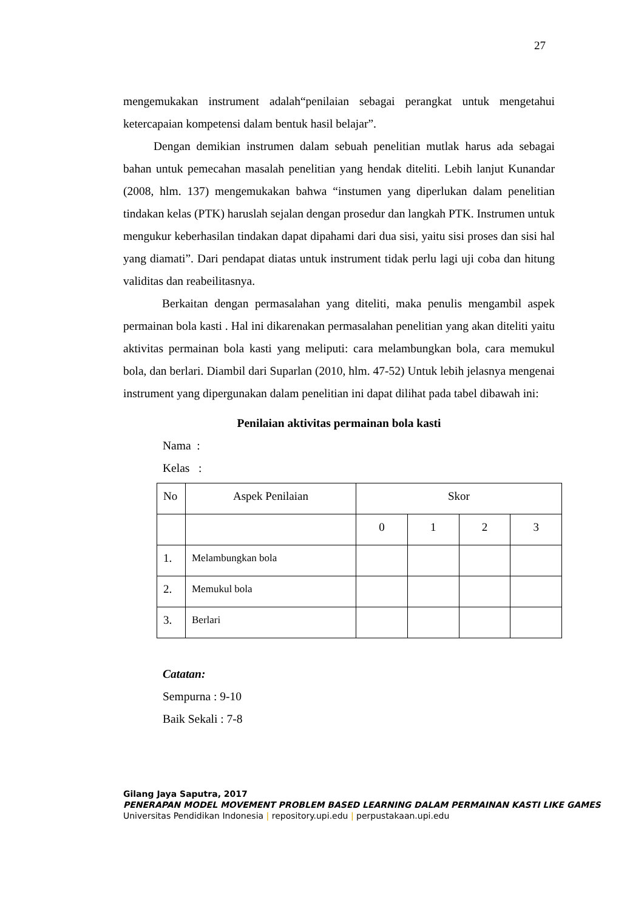27
mengemukakan instrument adalah“penilaian sebagai perangkat untuk mengetahui ketercapaian kompetensi dalam bentuk hasil belajar”.
Dengan demikian instrumen dalam sebuah penelitian mutlak harus ada sebagai bahan untuk pemecahan masalah penelitian yang hendak diteliti. Lebih lanjut Kunandar (2008, hlm. 137) mengemukakan bahwa “instumen yang diperlukan dalam penelitian tindakan kelas (PTK) haruslah sejalan dengan prosedur dan langkah PTK. Instrumen untuk mengukur keberhasilan tindakan dapat dipahami dari dua sisi, yaitu sisi proses dan sisi hal yang diamati”. Dari pendapat diatas untuk instrument tidak perlu lagi uji coba dan hitung validitas dan reabeilitasnya.
Berkaitan dengan permasalahan yang diteliti, maka penulis mengambil aspek permainan bola kasti . Hal ini dikarenakan permasalahan penelitian yang akan diteliti yaitu aktivitas permainan bola kasti yang meliputi: cara melambungkan bola, cara memukul bola, dan berlari. Diambil dari Suparlan (2010, hlm. 47-52) Untuk lebih jelasnya mengenai instrument yang dipergunakan dalam penelitian ini dapat dilihat pada tabel dibawah ini:
Penilaian aktivitas permainan bola kasti
Nama :
Kelas :
| No | Aspek Penilaian | Skor | | | |
| | | 0 | 1 | 2 | 3 |
| 1. | Melambungkan bola | | | | |
| 2. | Memukul bola | | | | |
| 3. | Berlari | | | | |
Catatan:
Sempurna : 9-10
Baik Sekali : 7-8
Gilang Jaya Saputra, 2017
PENERAPAN MODEL MOVEMENT PROBLEM BASED LEARNING DALAM PERMAINAN KASTI LIKE GAMES
Universitas Pendidikan Indonesia | repository.upi.edu | perpustakaan.upi.edu